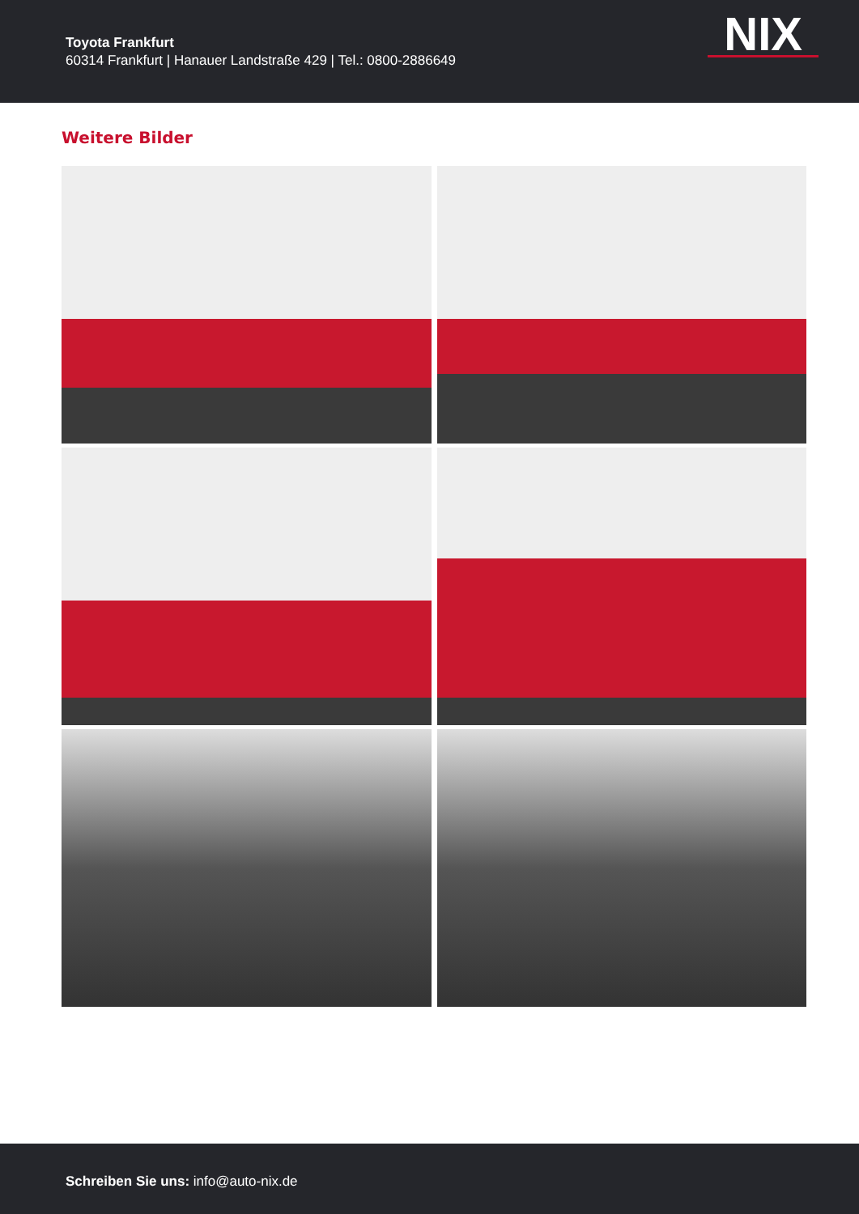Toyota Frankfurt
60314 Frankfurt | Hanauer Landstraße 429 | Tel.: 0800-2886649
NIX
Weitere Bilder
Schreiben Sie uns: info@auto-nix.de